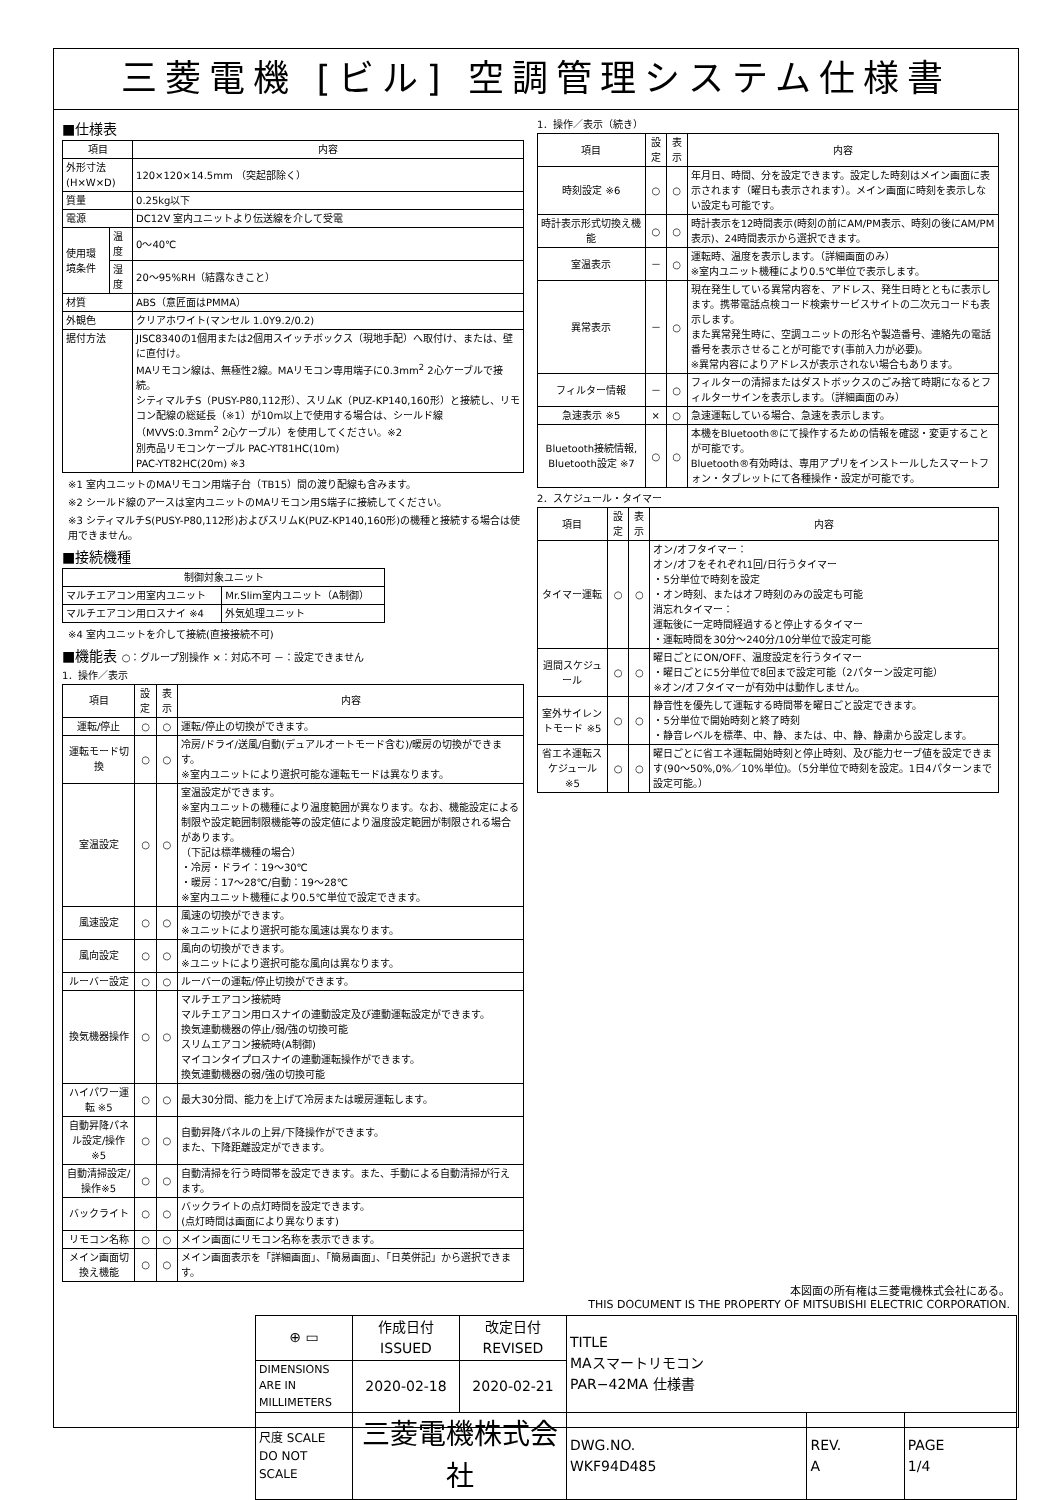三菱電機 [ビル] 空調管理システム仕様書
■仕様表
| 項目 | | 内容 |
| --- | --- | --- |
| 外形寸法(H×W×D) | | 120×120×14.5mm （突起部除く） |
| 質量 | | 0.25kg以下 |
| 電源 | | DC12V 室内ユニットより伝送線を介して受電 |
| 使用環境条件 | 温度 | 0～40℃ |
| | 湿度 | 20～95%RH（結露なきこと） |
| 材質 | | ABS（意匠面はPMMA） |
| 外観色 | | クリアホワイト(マンセル 1.0Y9.2/0.2) |
| 据付方法 | | JISC8340の1個用または2個用スイッチボックス（現地手配）へ取付け、または、壁に直付け。 MAリモコン線は、無極性2線。MAリモコン専用端子に0.3mm<sup>2</sup> 2心ケーブルで接続。 シティマルチS（PUSY-P80,112形）、スリムK（PUZ-KP140,160形）と接続し、リモコン配線の総延長（※1）が10m以上で使用する場合は、シールド線（MVVS:0.3mm<sup>2</sup> 2心ケーブル）を使用してください。※2 別売品リモコンケーブル PAC-YT81HC(10m) PAC-YT82HC(20m) ※3 |
※1 室内ユニットのMAリモコン用端子台（TB15）間の渡り配線も含みます。
※2 シールド線のアースは室内ユニットのMAリモコン用S端子に接続してください。
※3 シティマルチS(PUSY-P80,112形)およびスリムK(PUZ-KP140,160形)の機種と接続する場合は使用できません。
■接続機種
| 制御対象ユニット | |
| --- | --- |
| マルチエアコン用室内ユニット | Mr.Slim室内ユニット（A制御） |
| マルチエアコン用ロスナイ ※4 | 外気処理ユニット |
※4 室内ユニットを介して接続(直接接続不可)
■機能表 ○：グループ別操作 ×：対応不可 －：設定できません
1．操作／表示
| 項目 | 設定 | 表示 | 内容 |
| --- | --- | --- | --- |
| 運転/停止 | ○ | ○ | 運転/停止の切換ができます。 |
| 運転モード切換 | ○ | ○ | 冷房/ドライ/送風/自動(デュアルオートモード含む)/暖房の切換ができます。 ※室内ユニットにより選択可能な運転モードは異なります。 |
| 室温設定 | ○ | ○ | 室温設定ができます。 ※室内ユニットの機種により温度範囲が異なります。なお、機能設定による制限や設定範囲制限機能等の設定値により温度設定範囲が制限される場合があります。 （下記は標準機種の場合） ・冷房・ドライ：19～30℃ ・暖房：17～28℃/自動：19～28℃ ※室内ユニット機種により0.5℃単位で設定できます。 |
| 風速設定 | ○ | ○ | 風速の切換ができます。 ※ユニットにより選択可能な風速は異なります。 |
| 風向設定 | ○ | ○ | 風向の切換ができます。 ※ユニットにより選択可能な風向は異なります。 |
| ルーバー設定 | ○ | ○ | ルーバーの運転/停止切換ができます。 |
| 換気機器操作 | ○ | ○ | マルチエアコン接続時 マルチエアコン用ロスナイの連動設定及び連動運転設定ができます。 換気連動機器の停止/弱/強の切換可能 スリムエアコン接続時(A制御) マイコンタイプロスナイの連動運転操作ができます。 換気連動機器の弱/強の切換可能 |
| ハイパワー運転 ※5 | ○ | ○ | 最大30分間、能力を上げて冷房または暖房運転します。 |
| 自動昇降パネル設定/操作※5 | ○ | ○ | 自動昇降パネルの上昇/下降操作ができます。 また、下降距離設定ができます。 |
| 自動清掃設定/操作※5 | ○ | ○ | 自動清掃を行う時間帯を設定できます。また、手動による自動清掃が行えます。 |
| バックライト | ○ | ○ | バックライトの点灯時間を設定できます。 (点灯時間は画面により異なります) |
| リモコン名称 | ○ | ○ | メイン画面にリモコン名称を表示できます。 |
| メイン画面切換え機能 | ○ | ○ | メイン画面表示を「詳細画面」、「簡易画面」、「日英併記」から選択できます。 |
1．操作／表示（続き）
| 項目 | 設定 | 表示 | 内容 |
| --- | --- | --- | --- |
| 時刻設定 ※6 | ○ | ○ | 年月日、時間、分を設定できます。設定した時刻はメイン画面に表示されます（曜日も表示されます）。メイン画面に時刻を表示しない設定も可能です。 |
| 時計表示形式切換え機能 | ○ | ○ | 時計表示を12時間表示(時刻の前にAM/PM表示、時刻の後にAM/PM表示)、24時間表示から選択できます。 |
| 室温表示 | － | ○ | 運転時、温度を表示します。（詳細画面のみ） ※室内ユニット機種により0.5℃単位で表示します。 |
| 異常表示 | － | ○ | 現在発生している異常内容を、アドレス、発生日時とともに表示します。携帯電話点検コード検索サービスサイトの二次元コードも表示します。 また異常発生時に、空調ユニットの形名や製造番号、連絡先の電話番号を表示させることが可能です(事前入力が必要)。 ※異常内容によりアドレスが表示されない場合もあります。 |
| フィルター情報 | － | ○ | フィルターの清掃またはダストボックスのごみ捨て時期になるとフィルターサインを表示します。（詳細画面のみ） |
| 急速表示 ※5 | × | ○ | 急速運転している場合、急速を表示します。 |
| Bluetooth接続情報, Bluetooth設定 ※7 | ○ | ○ | 本機をBluetooth®にて操作するための情報を確認・変更することが可能です。 Bluetooth®有効時は、専用アプリをインストールしたスマートフォン・タブレットにて各種操作・設定が可能です。 |
2．スケジュール・タイマー
| 項目 | 設定 | 表示 | 内容 |
| --- | --- | --- | --- |
| タイマー運転 | ○ | ○ | オン/オフタイマー： オン/オフをそれぞれ1回/日行うタイマー ・5分単位で時刻を設定 ・オン時刻、またはオフ時刻のみの設定も可能 消忘れタイマー： 運転後に一定時間経過すると停止するタイマー ・運転時間を30分～240分/10分単位で設定可能 |
| 週間スケジュール | ○ | ○ | 曜日ごとにON/OFF、温度設定を行うタイマー ・曜日ごとに5分単位で8回まで設定可能（2パターン設定可能） ※オン/オフタイマーが有効中は動作しません。 |
| 室外サイレントモード ※5 | ○ | ○ | 静音性を優先して運転する時間帯を曜日ごと設定できます。 ・5分単位で開始時刻と終了時刻 ・静音レベルを標準、中、静、または、中、静、静粛から設定します。 |
| 省エネ運転スケジュール ※5 | ○ | ○ | 曜日ごとに省エネ運転開始時刻と停止時刻、及び能力セーブ値を設定できます(90～50%,0%／10%単位)。（5分単位で時刻を設定。1日4パターンまで設定可能。） |
本図面の所有権は三菱電機株式会社にある。
THIS DOCUMENT IS THE PROPERTY OF MITSUBISHI ELECTRIC CORPORATION.
| ⊕ ▭ | 作成日付 ISSUED | 改定日付 REVISED | TITLE MAスマートリモコン PAR−42MA 仕様書 | | |
| DIMENSIONS ARE IN MILLIMETERS | 2020-02-18 | 2020-02-21 | | | |
| 尺度 SCALE DO NOT SCALE | 三菱電機株式会社 | | DWG.NO. WKF94D485 | REV. A | PAGE 1/4 |